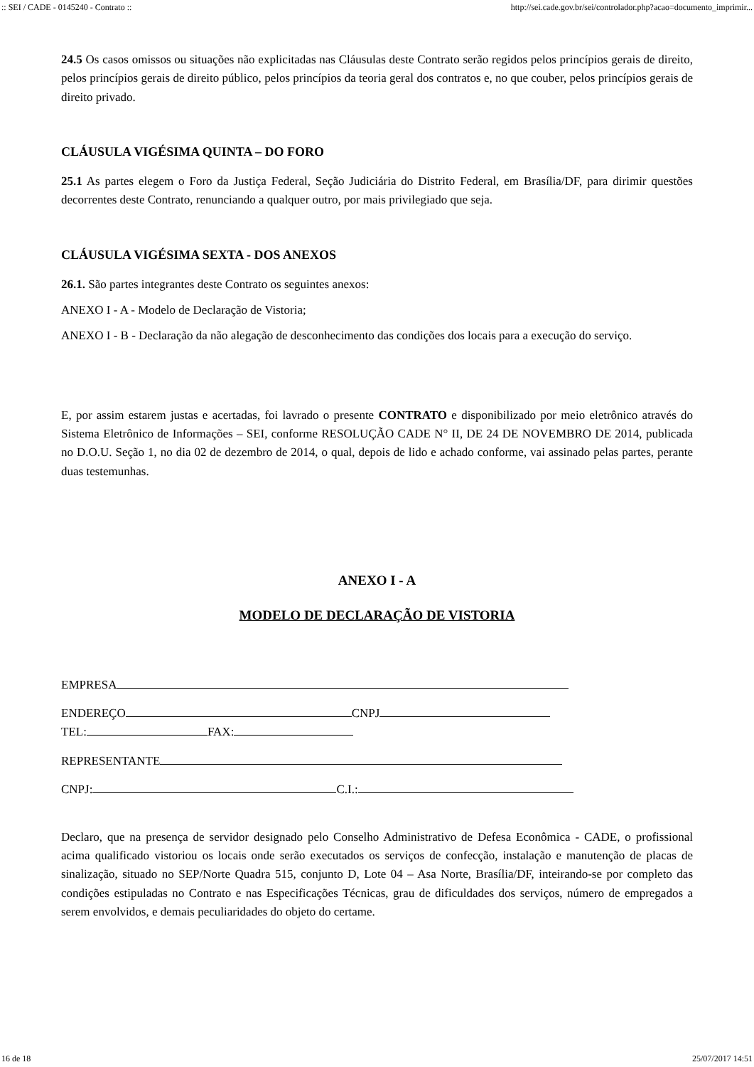:: SEI / CADE - 0145240 - Contrato :: http://sei.cade.gov.br/sei/controlador.php?acao=documento_imprimir...
24.5 Os casos omissos ou situações não explicitadas nas Cláusulas deste Contrato serão regidos pelos princípios gerais de direito, pelos princípios gerais de direito público, pelos princípios da teoria geral dos contratos e, no que couber, pelos princípios gerais de direito privado.
CLÁUSULA VIGÉSIMA QUINTA – DO FORO
25.1 As partes elegem o Foro da Justiça Federal, Seção Judiciária do Distrito Federal, em Brasília/DF, para dirimir questões decorrentes deste Contrato, renunciando a qualquer outro, por mais privilegiado que seja.
CLÁUSULA VIGÉSIMA SEXTA - DOS ANEXOS
26.1. São partes integrantes deste Contrato os seguintes anexos:
ANEXO I - A - Modelo de Declaração de Vistoria;
ANEXO I - B - Declaração da não alegação de desconhecimento das condições dos locais para a execução do serviço.
E, por assim estarem justas e acertadas, foi lavrado o presente CONTRATO e disponibilizado por meio eletrônico através do Sistema Eletrônico de Informações – SEI, conforme RESOLUÇÃO CADE N° II, DE 24 DE NOVEMBRO DE 2014, publicada no D.O.U. Seção 1, no dia 02 de dezembro de 2014, o qual, depois de lido e achado conforme, vai assinado pelas partes, perante duas testemunhas.
ANEXO I - A
MODELO DE DECLARAÇÃO DE VISTORIA
EMPRESA
ENDEREÇO CNPJ
TEL: FAX:
REPRESENTANTE
CNPJ: C.I.:
Declaro, que na presença de servidor designado pelo Conselho Administrativo de Defesa Econômica - CADE, o profissional acima qualificado vistoriou os locais onde serão executados os serviços de confecção, instalação e manutenção de placas de sinalização, situado no SEP/Norte Quadra 515, conjunto D, Lote 04 – Asa Norte, Brasília/DF, inteirando-se por completo das condições estipuladas no Contrato e nas Especificações Técnicas, grau de dificuldades dos serviços, número de empregados a serem envolvidos, e demais peculiaridades do objeto do certame.
16 de 18 25/07/2017 14:51